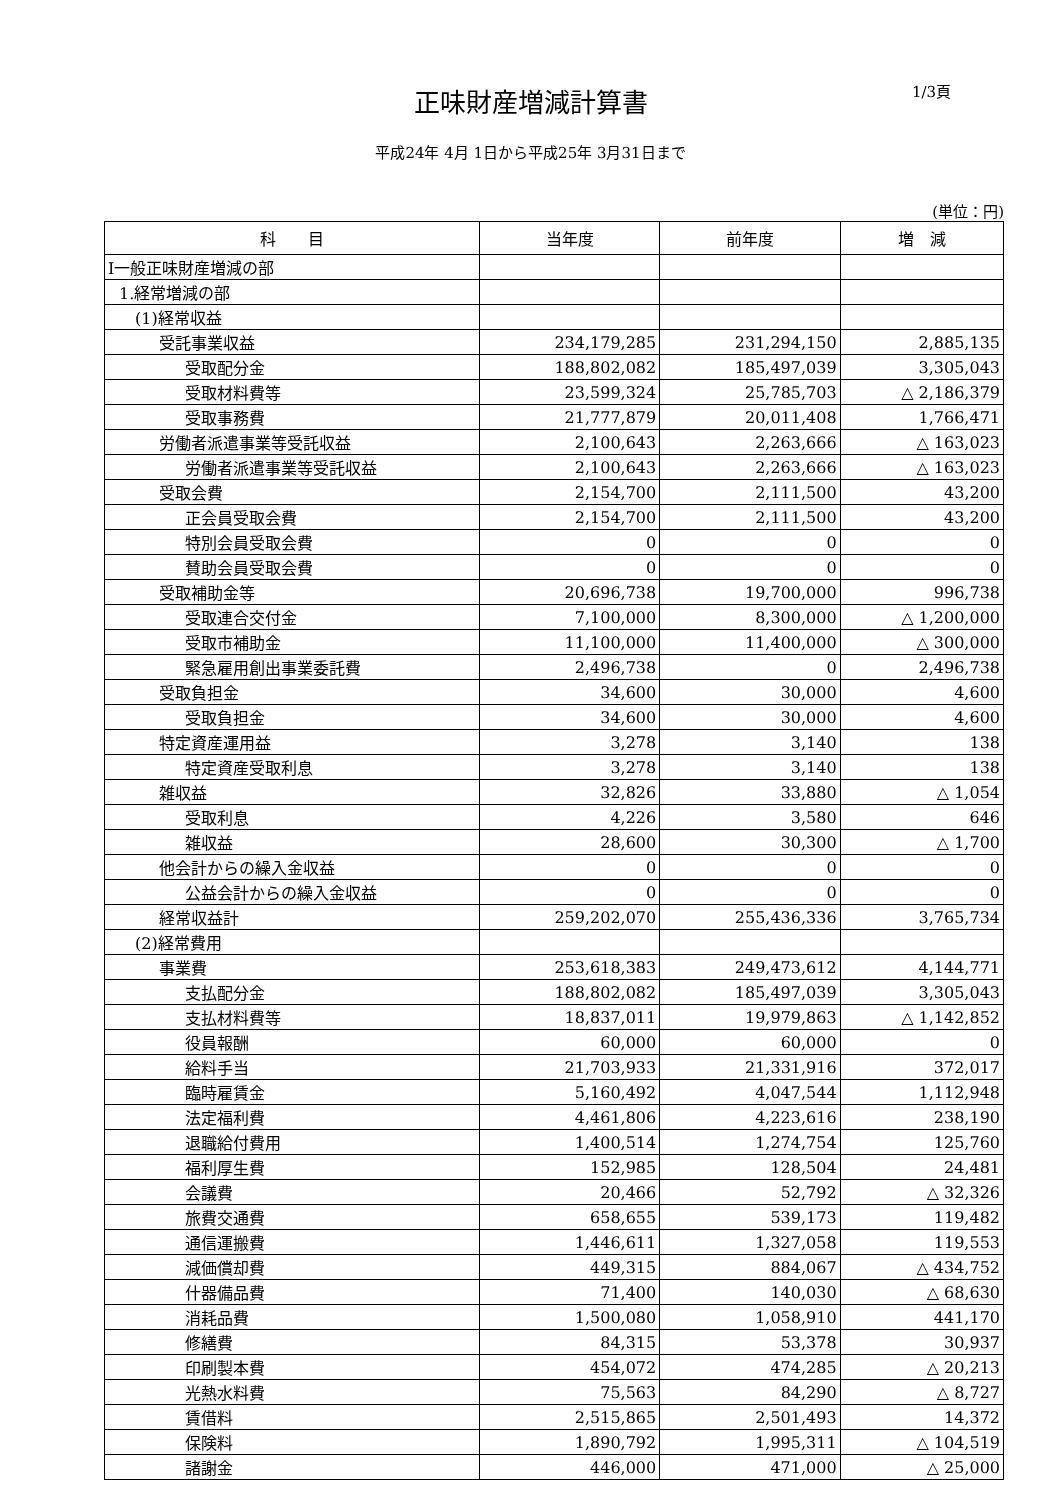正味財産増減計算書
1/3頁
平成24年 4月 1日から平成25年 3月31日まで
(単位：円)
| 科 目 | 当年度 | 前年度 | 増 減 |
| --- | --- | --- | --- |
| Ⅰ一般正味財産増減の部 | | | |
| 1.経常増減の部 | | | |
| (1)経常収益 | | | |
| 受託事業収益 | 234,179,285 | 231,294,150 | 2,885,135 |
| 受取配分金 | 188,802,082 | 185,497,039 | 3,305,043 |
| 受取材料費等 | 23,599,324 | 25,785,703 | △ 2,186,379 |
| 受取事務費 | 21,777,879 | 20,011,408 | 1,766,471 |
| 労働者派遣事業等受託収益 | 2,100,643 | 2,263,666 | △ 163,023 |
| 労働者派遣事業等受託収益 | 2,100,643 | 2,263,666 | △ 163,023 |
| 受取会費 | 2,154,700 | 2,111,500 | 43,200 |
| 正会員受取会費 | 2,154,700 | 2,111,500 | 43,200 |
| 特別会員受取会費 | 0 | 0 | 0 |
| 賛助会員受取会費 | 0 | 0 | 0 |
| 受取補助金等 | 20,696,738 | 19,700,000 | 996,738 |
| 受取連合交付金 | 7,100,000 | 8,300,000 | △ 1,200,000 |
| 受取市補助金 | 11,100,000 | 11,400,000 | △ 300,000 |
| 緊急雇用創出事業委託費 | 2,496,738 | 0 | 2,496,738 |
| 受取負担金 | 34,600 | 30,000 | 4,600 |
| 受取負担金 | 34,600 | 30,000 | 4,600 |
| 特定資産運用益 | 3,278 | 3,140 | 138 |
| 特定資産受取利息 | 3,278 | 3,140 | 138 |
| 雑収益 | 32,826 | 33,880 | △ 1,054 |
| 受取利息 | 4,226 | 3,580 | 646 |
| 雑収益 | 28,600 | 30,300 | △ 1,700 |
| 他会計からの繰入金収益 | 0 | 0 | 0 |
| 公益会計からの繰入金収益 | 0 | 0 | 0 |
| 経常収益計 | 259,202,070 | 255,436,336 | 3,765,734 |
| (2)経常費用 | | | |
| 事業費 | 253,618,383 | 249,473,612 | 4,144,771 |
| 支払配分金 | 188,802,082 | 185,497,039 | 3,305,043 |
| 支払材料費等 | 18,837,011 | 19,979,863 | △ 1,142,852 |
| 役員報酬 | 60,000 | 60,000 | 0 |
| 給料手当 | 21,703,933 | 21,331,916 | 372,017 |
| 臨時雇賃金 | 5,160,492 | 4,047,544 | 1,112,948 |
| 法定福利費 | 4,461,806 | 4,223,616 | 238,190 |
| 退職給付費用 | 1,400,514 | 1,274,754 | 125,760 |
| 福利厚生費 | 152,985 | 128,504 | 24,481 |
| 会議費 | 20,466 | 52,792 | △ 32,326 |
| 旅費交通費 | 658,655 | 539,173 | 119,482 |
| 通信運搬費 | 1,446,611 | 1,327,058 | 119,553 |
| 減価償却費 | 449,315 | 884,067 | △ 434,752 |
| 什器備品費 | 71,400 | 140,030 | △ 68,630 |
| 消耗品費 | 1,500,080 | 1,058,910 | 441,170 |
| 修繕費 | 84,315 | 53,378 | 30,937 |
| 印刷製本費 | 454,072 | 474,285 | △ 20,213 |
| 光熱水料費 | 75,563 | 84,290 | △ 8,727 |
| 賃借料 | 2,515,865 | 2,501,493 | 14,372 |
| 保険料 | 1,890,792 | 1,995,311 | △ 104,519 |
| 諸謝金 | 446,000 | 471,000 | △ 25,000 |